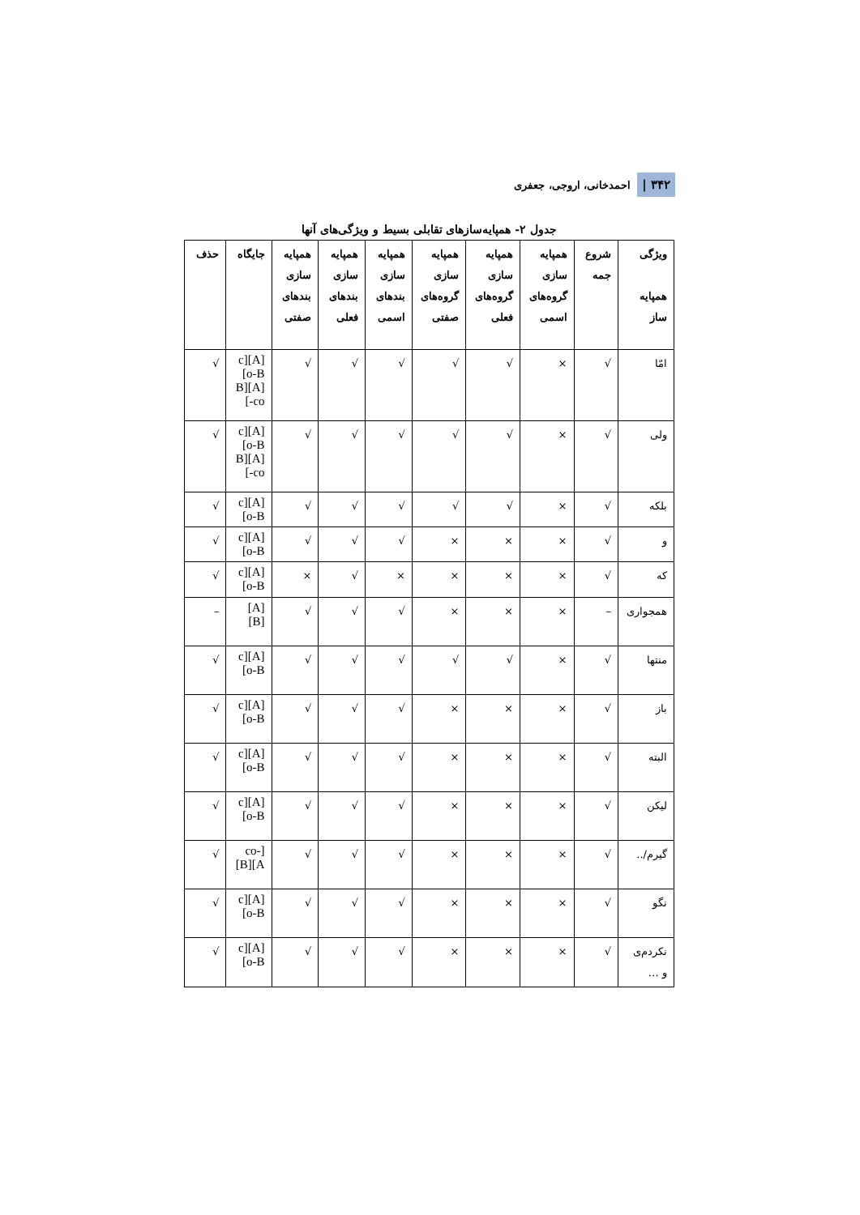۳۴۲ | احمدخانی، اروجی، جعفری
جدول ۲- همپایه‌سازهای تقابلی بسیط و ویژگی‌های آنها
| ویژگی همپایه ساز | شروع جمه | همپایه سازی گروه‌های اسمی | همپایه سازی گروه‌های فعلی | همپایه سازی گروه‌های صفتی | همپایه سازی بندهای اسمی | همپایه سازی بندهای فعلی | همپایه سازی بندهای صفتی | جایگاه | حذف |
| --- | --- | --- | --- | --- | --- | --- | --- | --- | --- |
| امّا | √ | × | √ | √ | √ | √ | √ | [A][co-B] [A][B-co] | √ |
| ولی | √ | × | √ | √ | √ | √ | √ | [A][co-B] [A][B-co] | √ |
| بلکه | √ | × | √ | √ | √ | √ | √ | [A][co-B] | √ |
| و | √ | × | × | × | √ | √ | √ | [A][co-B] | √ |
| که | √ | × | × | × | × | √ | × | [A][co-B] | √ |
| همجواری | – | × | × | × | √ | √ | √ | [A][B] | – |
| منتها | √ | × | √ | √ | √ | √ | √ | [A][co-B] | √ |
| باز | √ | × | × | × | √ | √ | √ | [A][co-B] | √ |
| البته | √ | × | × | × | √ | √ | √ | [A][co-B] | √ |
| لیکن | √ | × | × | × | √ | √ | √ | [A][co-B] | √ |
| گیرم/.. | √ | × | × | × | √ | √ | √ | [co-A][B] | √ |
| نگو | √ | × | × | × | √ | √ | √ | [A][co-B] | √ |
| نکردم‌ی و … | √ | × | × | × | √ | √ | √ | [A][co-B] | √ |